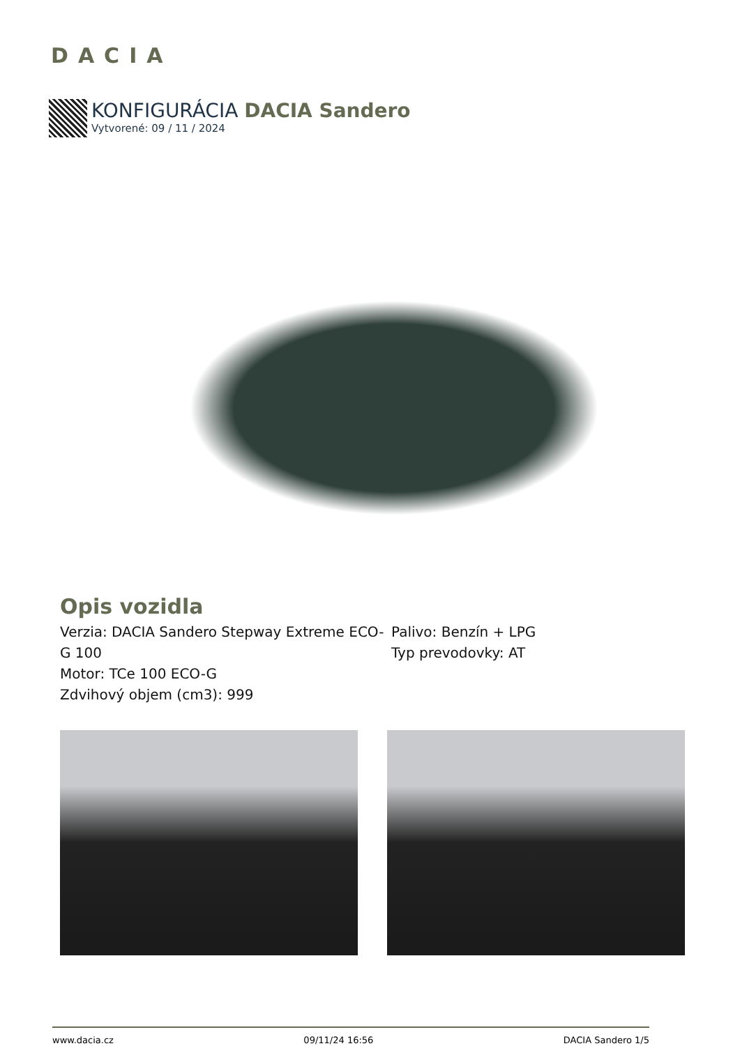DACIA
KONFIGURÁCIA DACIA Sandero
Vytvorené: 09 / 11 / 2024
Opis vozidla
Verzia: DACIA Sandero Stepway Extreme ECO-G 100
Motor: TCe 100 ECO-G
Zdvihový objem (cm3): 999
Palivo: Benzín + LPG
Typ prevodovky: AT
www.dacia.cz 09/11/24 16:56 DACIA Sandero 1/5